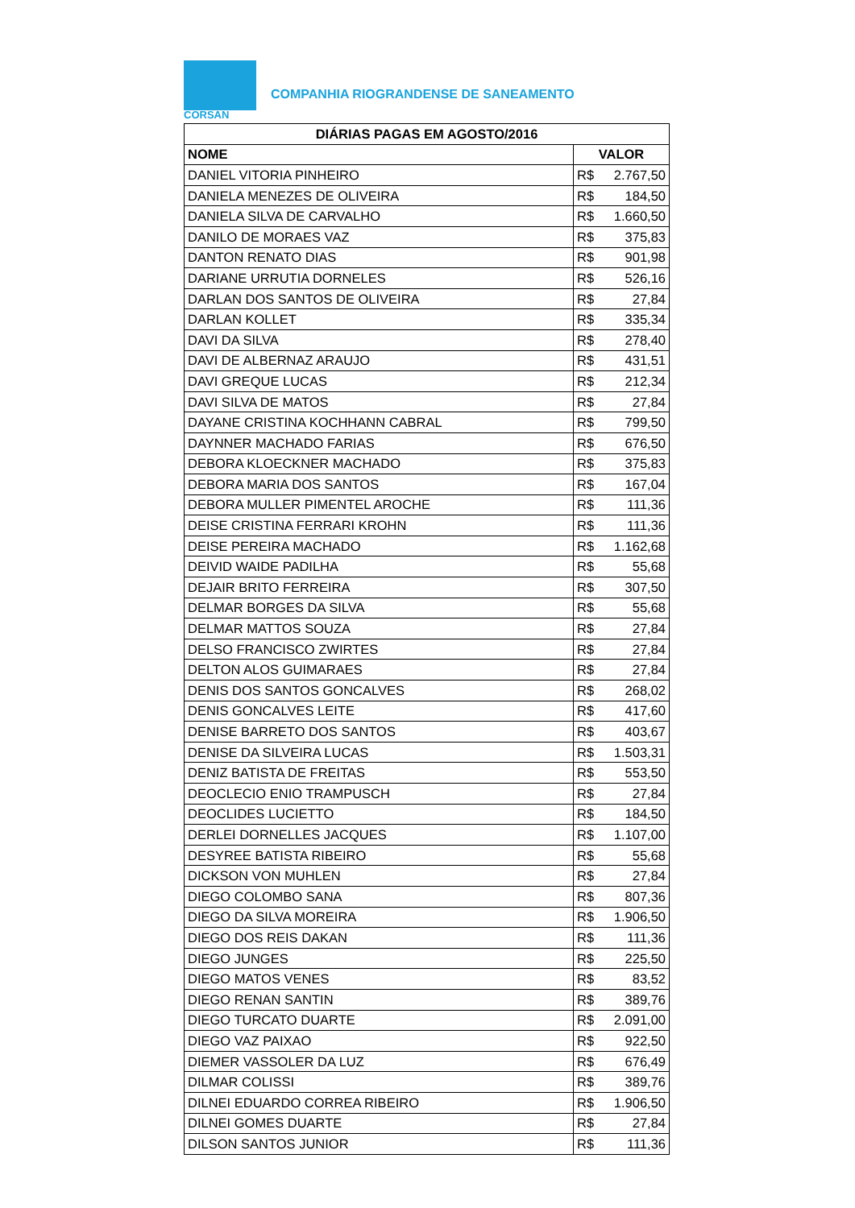CORSAN
COMPANHIA RIOGRANDENSE DE SANEAMENTO
| DIÁRIAS PAGAS EM AGOSTO/2016 | |
| --- | --- |
| NOME | VALOR |
| DANIEL VITORIA PINHEIRO | R$ 2.767,50 |
| DANIELA MENEZES DE OLIVEIRA | R$ 184,50 |
| DANIELA SILVA DE CARVALHO | R$ 1.660,50 |
| DANILO DE MORAES VAZ | R$ 375,83 |
| DANTON RENATO DIAS | R$ 901,98 |
| DARIANE URRUTIA DORNELES | R$ 526,16 |
| DARLAN DOS SANTOS DE OLIVEIRA | R$ 27,84 |
| DARLAN KOLLET | R$ 335,34 |
| DAVI DA SILVA | R$ 278,40 |
| DAVI DE ALBERNAZ ARAUJO | R$ 431,51 |
| DAVI GREQUE LUCAS | R$ 212,34 |
| DAVI SILVA DE MATOS | R$ 27,84 |
| DAYANE CRISTINA KOCHHANN CABRAL | R$ 799,50 |
| DAYNNER MACHADO FARIAS | R$ 676,50 |
| DEBORA KLOECKNER MACHADO | R$ 375,83 |
| DEBORA MARIA DOS SANTOS | R$ 167,04 |
| DEBORA MULLER PIMENTEL AROCHE | R$ 111,36 |
| DEISE CRISTINA FERRARI KROHN | R$ 111,36 |
| DEISE PEREIRA MACHADO | R$ 1.162,68 |
| DEIVID WAIDE PADILHA | R$ 55,68 |
| DEJAIR BRITO FERREIRA | R$ 307,50 |
| DELMAR BORGES DA SILVA | R$ 55,68 |
| DELMAR MATTOS SOUZA | R$ 27,84 |
| DELSO FRANCISCO ZWIRTES | R$ 27,84 |
| DELTON ALOS GUIMARAES | R$ 27,84 |
| DENIS DOS SANTOS GONCALVES | R$ 268,02 |
| DENIS GONCALVES LEITE | R$ 417,60 |
| DENISE BARRETO DOS SANTOS | R$ 403,67 |
| DENISE DA SILVEIRA LUCAS | R$ 1.503,31 |
| DENIZ BATISTA DE FREITAS | R$ 553,50 |
| DEOCLECIO ENIO TRAMPUSCH | R$ 27,84 |
| DEOCLIDES LUCIETTO | R$ 184,50 |
| DERLEI DORNELLES JACQUES | R$ 1.107,00 |
| DESYREE BATISTA RIBEIRO | R$ 55,68 |
| DICKSON VON MUHLEN | R$ 27,84 |
| DIEGO COLOMBO SANA | R$ 807,36 |
| DIEGO DA SILVA MOREIRA | R$ 1.906,50 |
| DIEGO DOS REIS DAKAN | R$ 111,36 |
| DIEGO JUNGES | R$ 225,50 |
| DIEGO MATOS VENES | R$ 83,52 |
| DIEGO RENAN SANTIN | R$ 389,76 |
| DIEGO TURCATO DUARTE | R$ 2.091,00 |
| DIEGO VAZ PAIXAO | R$ 922,50 |
| DIEMER VASSOLER DA LUZ | R$ 676,49 |
| DILMAR COLISSI | R$ 389,76 |
| DILNEI EDUARDO CORREA RIBEIRO | R$ 1.906,50 |
| DILNEI GOMES DUARTE | R$ 27,84 |
| DILSON SANTOS JUNIOR | R$ 111,36 |